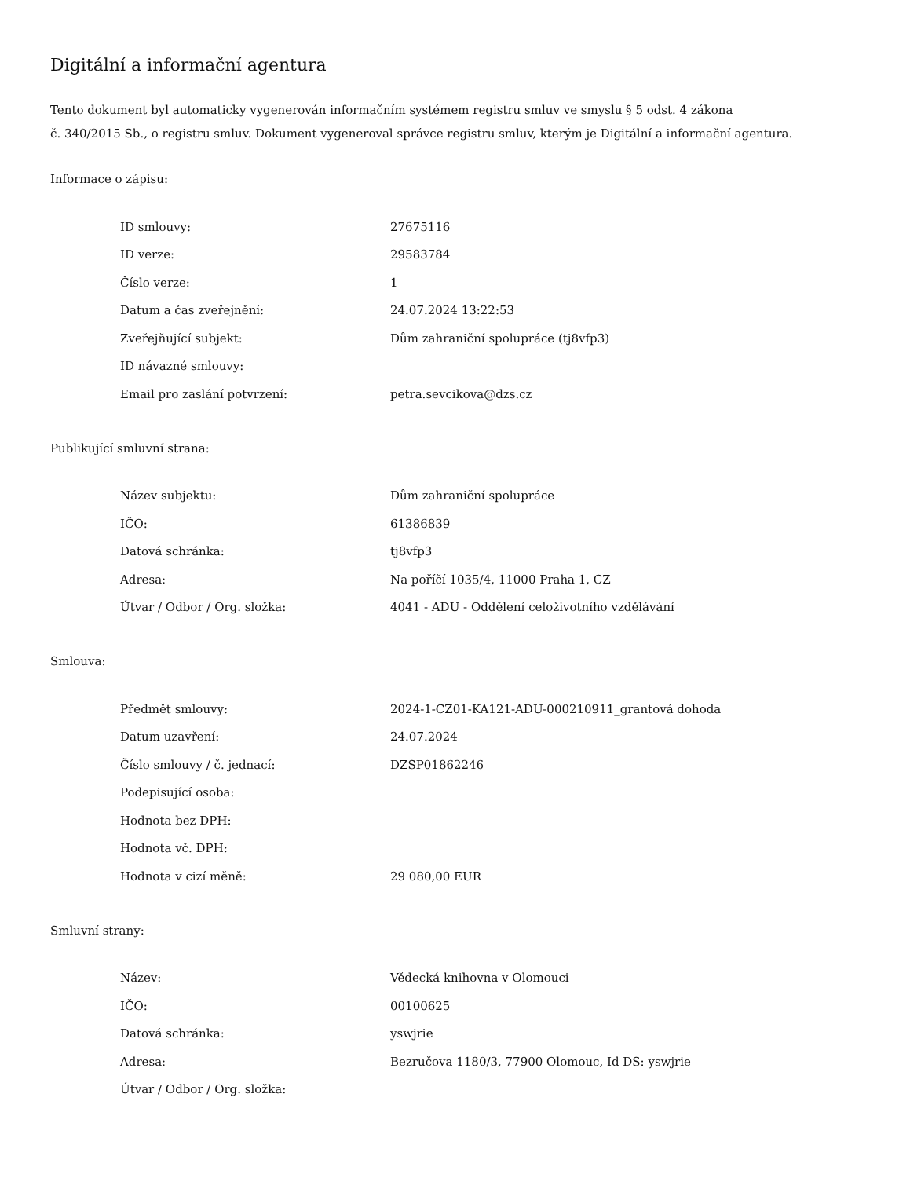Digitální a informační agentura
Tento dokument byl automaticky vygenerován informačním systémem registru smluv ve smyslu § 5 odst. 4 zákona
č. 340/2015 Sb., o registru smluv. Dokument vygeneroval správce registru smluv, kterým je Digitální a informační agentura.
Informace o zápisu:
| ID smlouvy: | 27675116 |
| ID verze: | 29583784 |
| Číslo verze: | 1 |
| Datum a čas zveřejnění: | 24.07.2024 13:22:53 |
| Zveřejňující subjekt: | Dům zahraniční spolupráce (tj8vfp3) |
| ID návazné smlouvy: | |
| Email pro zaslání potvrzení: | petra.sevcikova@dzs.cz |
Publikující smluvní strana:
| Název subjektu: | Dům zahraniční spolupráce |
| IČO: | 61386839 |
| Datová schránka: | tj8vfp3 |
| Adresa: | Na poříčí 1035/4, 11000 Praha 1, CZ |
| Útvar / Odbor / Org. složka: | 4041 - ADU - Oddělení celoživotního vzdělávání |
Smlouva:
| Předmět smlouvy: | 2024-1-CZ01-KA121-ADU-000210911_grantová dohoda |
| Datum uzavření: | 24.07.2024 |
| Číslo smlouvy / č. jednací: | DZSP01862246 |
| Podepisující osoba: | |
| Hodnota bez DPH: | |
| Hodnota vč. DPH: | |
| Hodnota v cizí měně: | 29 080,00 EUR |
Smluvní strany:
| Název: | Vědecká knihovna v Olomouci |
| IČO: | 00100625 |
| Datová schránka: | yswjrie |
| Adresa: | Bezručova 1180/3, 77900 Olomouc, Id DS: yswjrie |
| Útvar / Odbor / Org. složka: | |